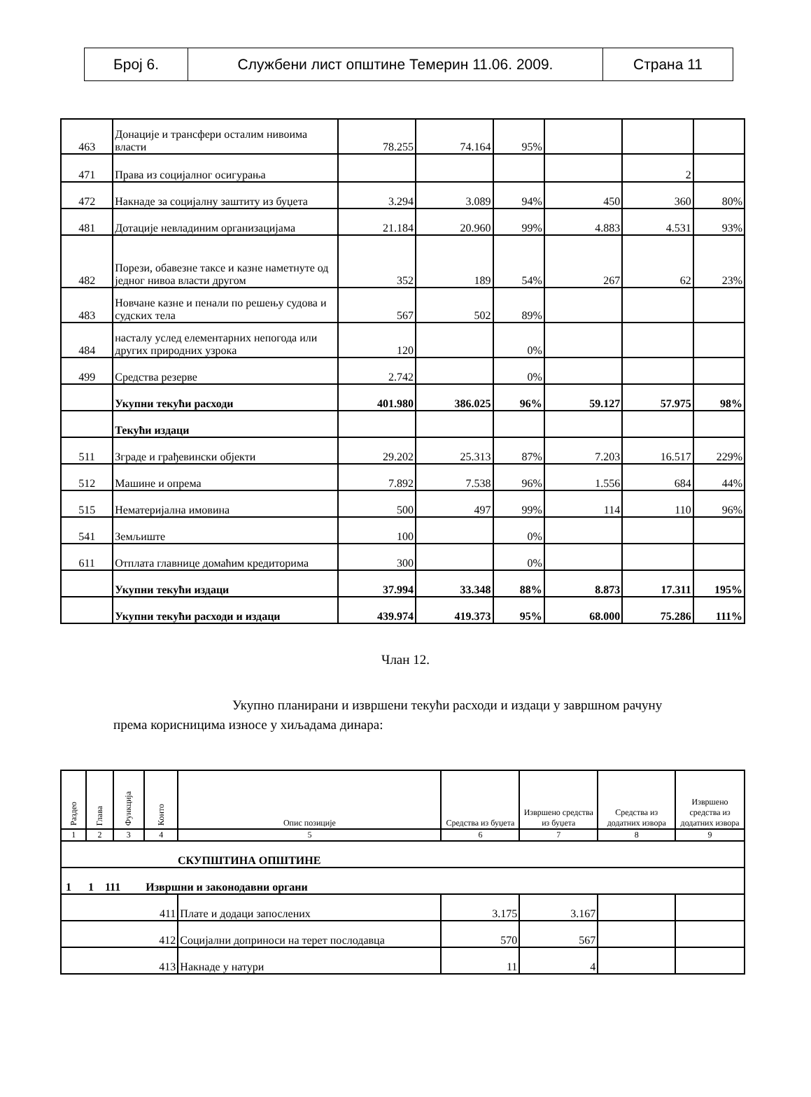| Број 6. | Службени лист општине Темерин 11.06. 2009. | Страна 11 |
| 463 | Донације и трансфери осталим нивоима власти | 78.255 | 74.164 | 95% | | | |
| 471 | Права из социјалног осигурања | | | | | 2 | |
| 472 | Накнаде за социјалну заштиту из буџета | 3.294 | 3.089 | 94% | 450 | 360 | 80% |
| 481 | Дотације невладиним организацијама | 21.184 | 20.960 | 99% | 4.883 | 4.531 | 93% |
| 482 | Порези, обавезне таксе и казне наметнуте од једног нивоа власти другом | 352 | 189 | 54% | 267 | 62 | 23% |
| 483 | Новчане казне и пенали по решењу судова и судских тела | 567 | 502 | 89% | | | |
| 484 | насталу услед елементарних непогода или других природних узрока | 120 | | 0% | | | |
| 499 | Средства резерве | 2.742 | | 0% | | | |
| | Укупни текући расходи | 401.980 | 386.025 | 96% | 59.127 | 57.975 | 98% |
| | Текући издаци | | | | | | |
| 511 | Зграде и грађевински објекти | 29.202 | 25.313 | 87% | 7.203 | 16.517 | 229% |
| 512 | Машине и опрема | 7.892 | 7.538 | 96% | 1.556 | 684 | 44% |
| 515 | Нематеријална имовина | 500 | 497 | 99% | 114 | 110 | 96% |
| 541 | Земљиште | 100 | | 0% | | | |
| 611 | Отплата главнице домаћим кредиторима | 300 | | 0% | | | |
| | Укупни текући издаци | 37.994 | 33.348 | 88% | 8.873 | 17.311 | 195% |
| | Укупни текући расходи и издаци | 439.974 | 419.373 | 95% | 68.000 | 75.286 | 111% |
Члан 12.
Укупно планирани и извршени текући расходи и издаци у завршном рачуну према корисницима износе у хиљадама динара:
| Раздео | Глава | Функција | Конто | Опис позиције | Средства из буџета | Извршено средства из буџета | Средства из додатних извора | Извршено средства из додатних извора |
| --- | --- | --- | --- | --- | --- | --- | --- | --- |
| 1 | 2 | 3 | 4 | 5 | 6 | 7 | 8 | 9 |
| СКУПШТИНА ОПШТИНЕ | | | | | | | | |
| 1 1 111 Извршни и законодавни органи | | | | | | | | |
| 411 | | | | Плате и додаци запослених | 3.175 | 3.167 | | |
| 412 | | | | Социјални доприноси на терет послодавца | 570 | 567 | | |
| 413 | | | | Накнаде у натури | 11 | 4 | | |